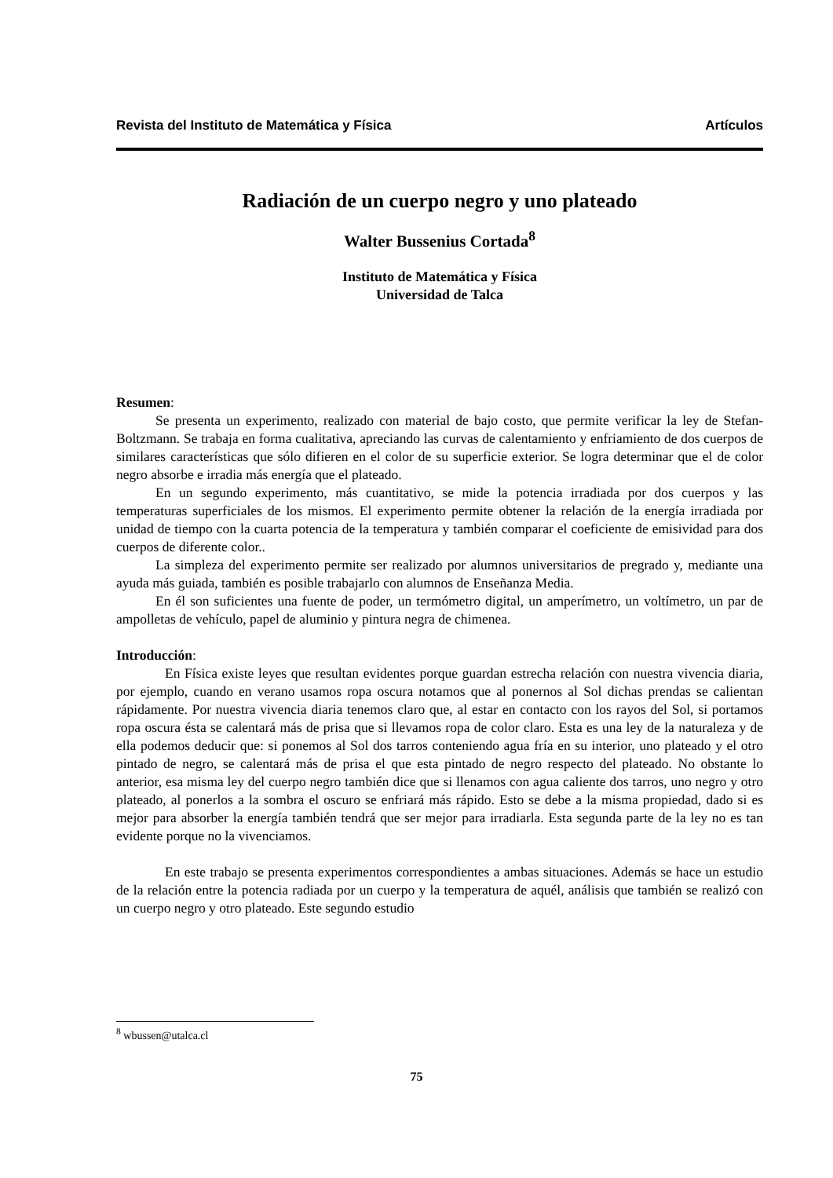Revista del Instituto de Matemática y Física Artículos
Radiación de un cuerpo negro y uno plateado
Walter Bussenius Cortada<sup>8</sup>
Instituto de Matemática y Física
Universidad de Talca
Resumen:
Se presenta un experimento, realizado con material de bajo costo, que permite verificar la ley de Stefan-Boltzmann. Se trabaja en forma cualitativa, apreciando las curvas de calentamiento y enfriamiento de dos cuerpos de similares características que sólo difieren en el color de su superficie exterior. Se logra determinar que el de color negro absorbe e irradia más energía que el plateado.
En un segundo experimento, más cuantitativo, se mide la potencia irradiada por dos cuerpos y las temperaturas superficiales de los mismos. El experimento permite obtener la relación de la energía irradiada por unidad de tiempo con la cuarta potencia de la temperatura y también comparar el coeficiente de emisividad para dos cuerpos de diferente color..
La simpleza del experimento permite ser realizado por alumnos universitarios de pregrado y, mediante una ayuda más guiada, también es posible trabajarlo con alumnos de Enseñanza Media.
En él son suficientes una fuente de poder, un termómetro digital, un amperímetro, un voltímetro, un par de ampolletas de vehículo, papel de aluminio y pintura negra de chimenea.
Introducción:
En Física existe leyes que resultan evidentes porque guardan estrecha relación con nuestra vivencia diaria, por ejemplo, cuando en verano usamos ropa oscura notamos que al ponernos al Sol dichas prendas se calientan rápidamente. Por nuestra vivencia diaria tenemos claro que, al estar en contacto con los rayos del Sol, si portamos ropa oscura ésta se calentará más de prisa que si llevamos ropa de color claro. Esta es una ley de la naturaleza y de ella podemos deducir que: si ponemos al Sol dos tarros conteniendo agua fría en su interior, uno plateado y el otro pintado de negro, se calentará más de prisa el que esta pintado de negro respecto del plateado. No obstante lo anterior, esa misma ley del cuerpo negro también dice que si llenamos con agua caliente dos tarros, uno negro y otro plateado, al ponerlos a la sombra el oscuro se enfriará más rápido. Esto se debe a la misma propiedad, dado si es mejor para absorber la energía también tendrá que ser mejor para irradiarla. Esta segunda parte de la ley no es tan evidente porque no la vivenciamos.
En este trabajo se presenta experimentos correspondientes a ambas situaciones. Además se hace un estudio de la relación entre la potencia radiada por un cuerpo y la temperatura de aquél, análisis que también se realizó con un cuerpo negro y otro plateado. Este segundo estudio
<sup>8</sup> wbussen@utalca.cl
75